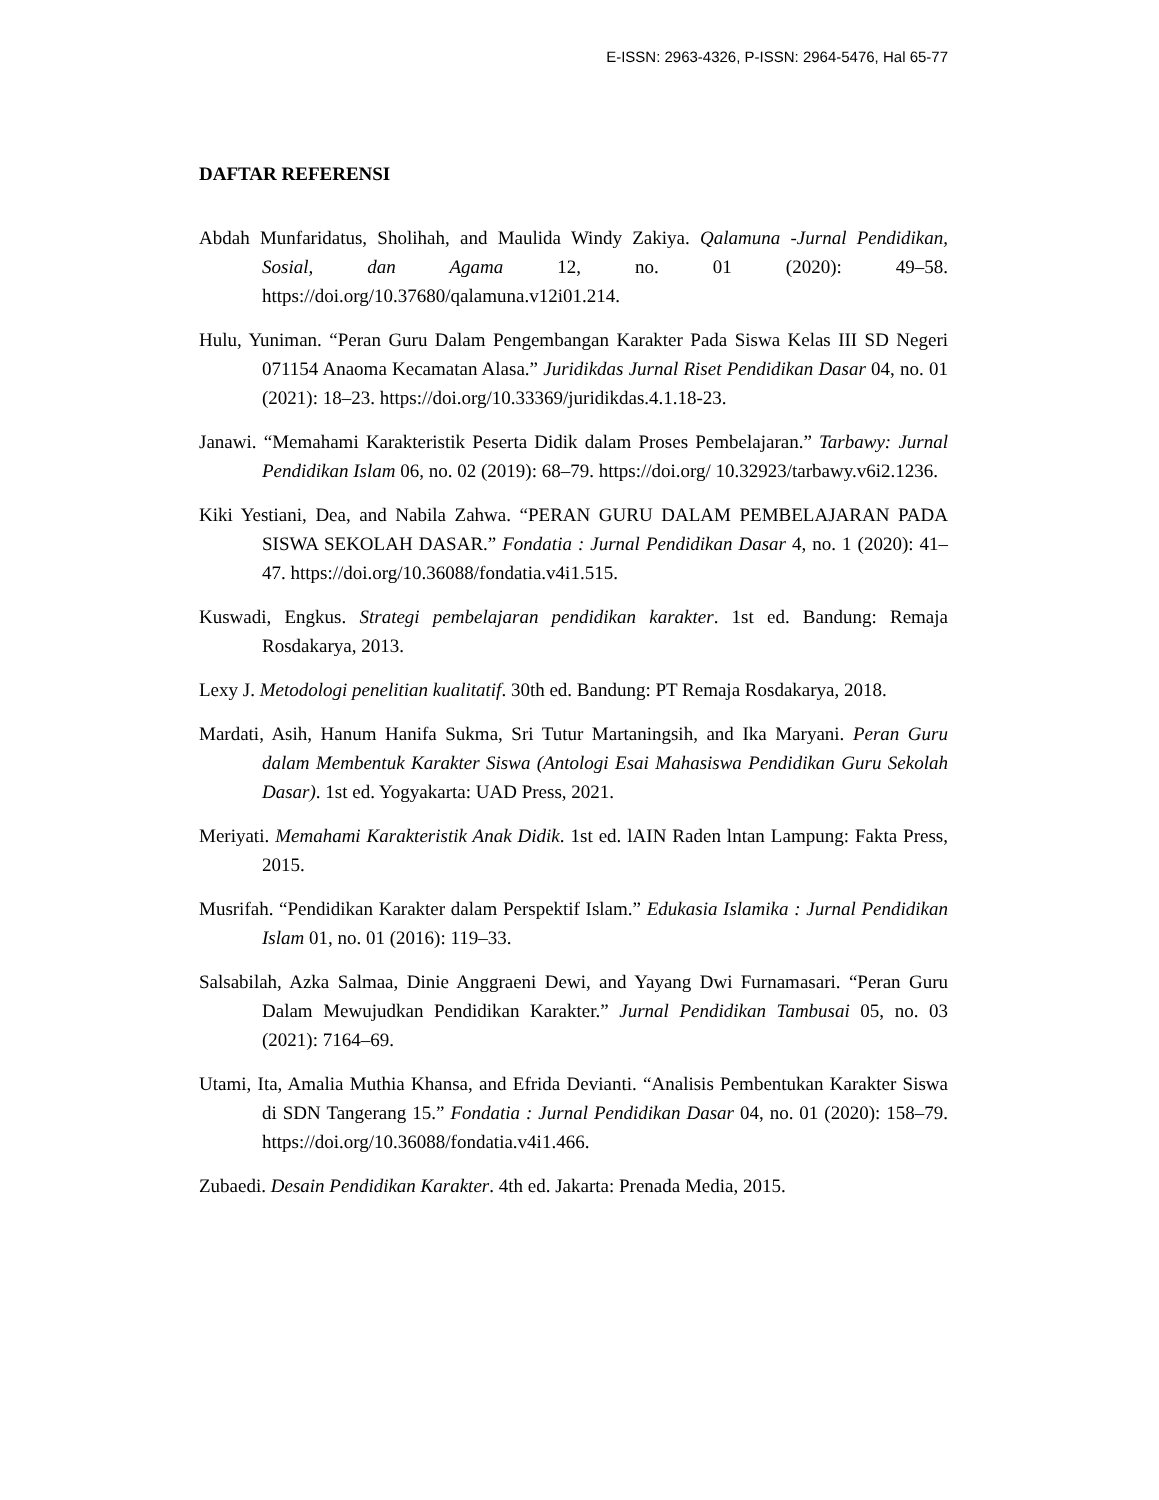E-ISSN: 2963-4326, P-ISSN: 2964-5476, Hal 65-77
DAFTAR REFERENSI
Abdah Munfaridatus, Sholihah, and Maulida Windy Zakiya. Qalamuna -Jurnal Pendidikan, Sosial, dan Agama 12, no. 01 (2020): 49–58. https://doi.org/10.37680/qalamuna.v12i01.214.
Hulu, Yuniman. “Peran Guru Dalam Pengembangan Karakter Pada Siswa Kelas III SD Negeri 071154 Anaoma Kecamatan Alasa.” Juridikdas Jurnal Riset Pendidikan Dasar 04, no. 01 (2021): 18–23. https://doi.org/10.33369/juridikdas.4.1.18-23.
Janawi. “Memahami Karakteristik Peserta Didik dalam Proses Pembelajaran.” Tarbawy: Jurnal Pendidikan Islam 06, no. 02 (2019): 68–79. https://doi.org/ 10.32923/tarbawy.v6i2.1236.
Kiki Yestiani, Dea, and Nabila Zahwa. “PERAN GURU DALAM PEMBELAJARAN PADA SISWA SEKOLAH DASAR.” Fondatia : Jurnal Pendidikan Dasar 4, no. 1 (2020): 41–47. https://doi.org/10.36088/fondatia.v4i1.515.
Kuswadi, Engkus. Strategi pembelajaran pendidikan karakter. 1st ed. Bandung: Remaja Rosdakarya, 2013.
Lexy J. Metodologi penelitian kualitatif. 30th ed. Bandung: PT Remaja Rosdakarya, 2018.
Mardati, Asih, Hanum Hanifa Sukma, Sri Tutur Martaningsih, and Ika Maryani. Peran Guru dalam Membentuk Karakter Siswa (Antologi Esai Mahasiswa Pendidikan Guru Sekolah Dasar). 1st ed. Yogyakarta: UAD Press, 2021.
Meriyati. Memahami Karakteristik Anak Didik. 1st ed. lAIN Raden lntan Lampung: Fakta Press, 2015.
Musrifah. “Pendidikan Karakter dalam Perspektif Islam.” Edukasia Islamika : Jurnal Pendidikan Islam 01, no. 01 (2016): 119–33.
Salsabilah, Azka Salmaa, Dinie Anggraeni Dewi, and Yayang Dwi Furnamasari. “Peran Guru Dalam Mewujudkan Pendidikan Karakter.” Jurnal Pendidikan Tambusai 05, no. 03 (2021): 7164–69.
Utami, Ita, Amalia Muthia Khansa, and Efrida Devianti. “Analisis Pembentukan Karakter Siswa di SDN Tangerang 15.” Fondatia : Jurnal Pendidikan Dasar 04, no. 01 (2020): 158–79. https://doi.org/10.36088/fondatia.v4i1.466.
Zubaedi. Desain Pendidikan Karakter. 4th ed. Jakarta: Prenada Media, 2015.